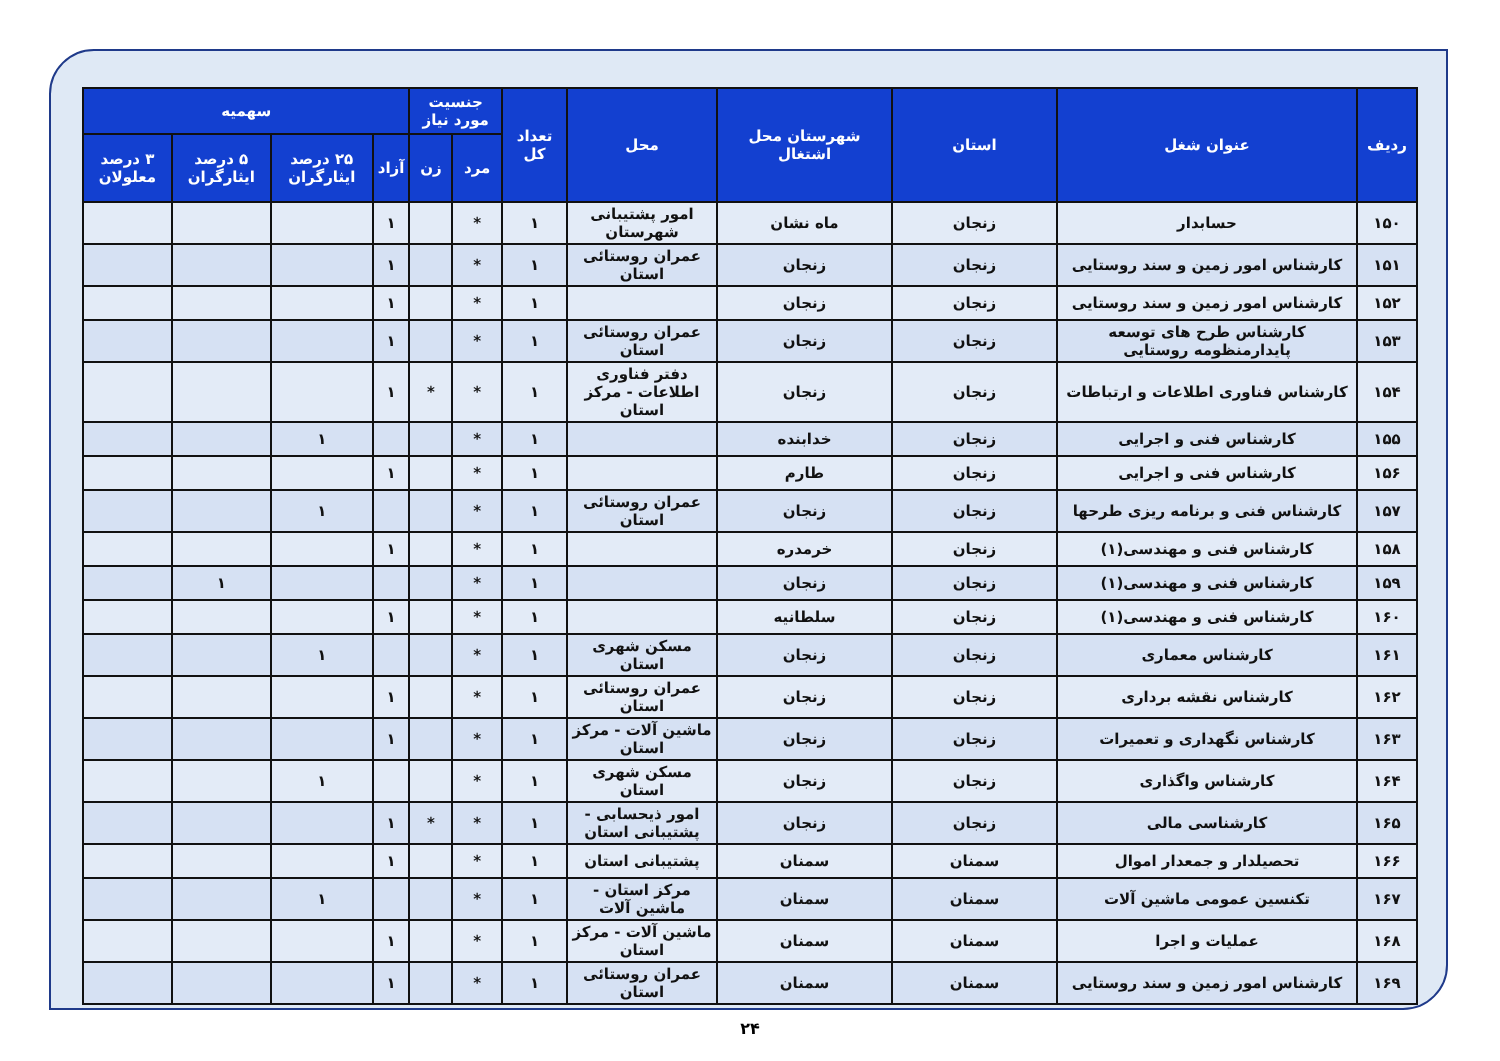| ردیف | عنوان شغل | استان | شهرستان محل اشتغال | محل | تعداد کل | جنسیت مورد نیاز | | سهمیه | | | |
| --- | --- | --- | --- | --- | --- | --- | --- | --- | --- | --- | --- |
| | | | | | | مرد | زن | آزاد | ۲۵ درصد ایثارگران | ۵ درصد ایثارگران | ۳ درصد معلولان |
| ۱۵۰ | حسابدار | زنجان | ماه نشان | امور پشتیبانی شهرستان | ۱ | * | | ۱ | | | |
| ۱۵۱ | کارشناس امور زمین و سند روستایی | زنجان | زنجان | عمران روستائی استان | ۱ | * | | ۱ | | | |
| ۱۵۲ | کارشناس امور زمین و سند روستایی | زنجان | زنجان | | ۱ | * | | ۱ | | | |
| ۱۵۳ | کارشناس طرح های توسعه پایدارمنظومه روستایی | زنجان | زنجان | عمران روستائی استان | ۱ | * | | ۱ | | | |
| ۱۵۴ | کارشناس فناوری اطلاعات و ارتباطات | زنجان | زنجان | دفتر فناوری اطلاعات - مرکز استان | ۱ | * | * | ۱ | | | |
| ۱۵۵ | کارشناس فنی و اجرایی | زنجان | خدابنده | | ۱ | * | | | ۱ | | |
| ۱۵۶ | کارشناس فنی و اجرایی | زنجان | طارم | | ۱ | * | | ۱ | | | |
| ۱۵۷ | کارشناس فنی و برنامه ریزی طرحها | زنجان | زنجان | عمران روستائی استان | ۱ | * | | | ۱ | | |
| ۱۵۸ | کارشناس فنی و مهندسی(۱) | زنجان | خرمدره | | ۱ | * | | ۱ | | | |
| ۱۵۹ | کارشناس فنی و مهندسی(۱) | زنجان | زنجان | | ۱ | * | | | | ۱ | |
| ۱۶۰ | کارشناس فنی و مهندسی(۱) | زنجان | سلطانیه | | ۱ | * | | ۱ | | | |
| ۱۶۱ | کارشناس معماری | زنجان | زنجان | مسکن شهری استان | ۱ | * | | | ۱ | | |
| ۱۶۲ | کارشناس نقشه برداری | زنجان | زنجان | عمران روستائی استان | ۱ | * | | ۱ | | | |
| ۱۶۳ | کارشناس نگهداری و تعمیرات | زنجان | زنجان | ماشین آلات - مرکز استان | ۱ | * | | ۱ | | | |
| ۱۶۴ | کارشناس واگذاری | زنجان | زنجان | مسکن شهری استان | ۱ | * | | | ۱ | | |
| ۱۶۵ | کارشناسی مالی | زنجان | زنجان | امور ذیحسابی - پشتیبانی استان | ۱ | * | * | ۱ | | | |
| ۱۶۶ | تحصیلدار و جمعدار اموال | سمنان | سمنان | پشتیبانی استان | ۱ | * | | ۱ | | | |
| ۱۶۷ | تکنسین عمومی ماشین آلات | سمنان | سمنان | مرکز استان - ماشین آلات | ۱ | * | | | ۱ | | |
| ۱۶۸ | عملیات و اجرا | سمنان | سمنان | ماشین آلات - مرکز استان | ۱ | * | | ۱ | | | |
| ۱۶۹ | کارشناس امور زمین و سند روستایی | سمنان | سمنان | عمران روستائی استان | ۱ | * | | ۱ | | | |
۲۴